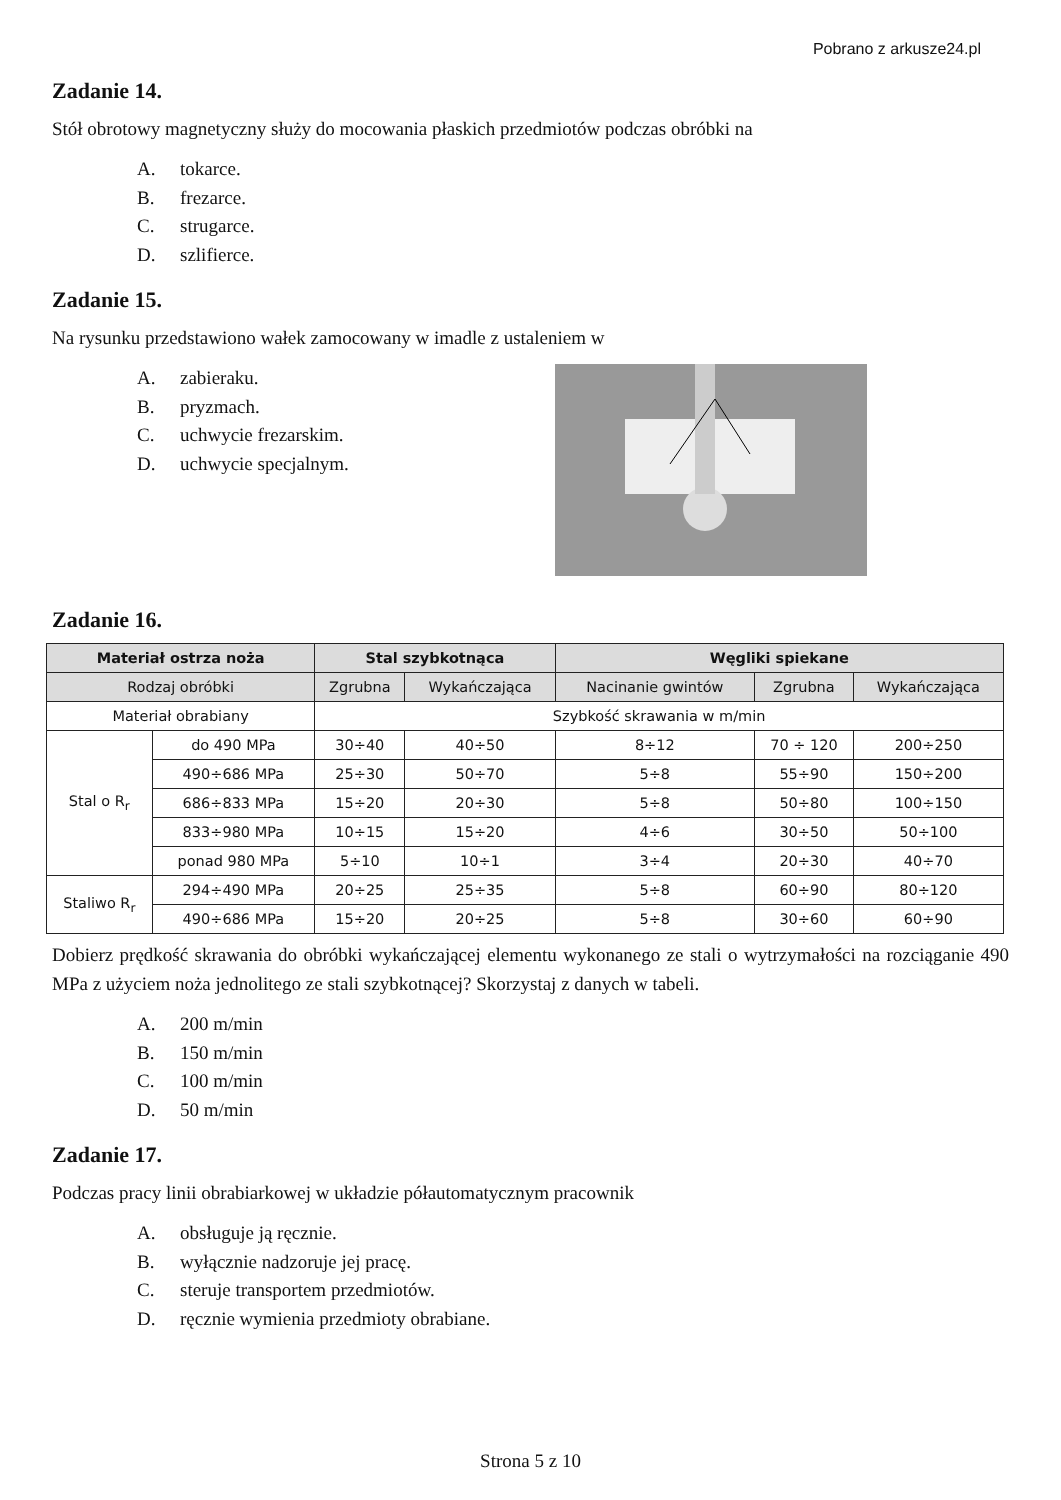Pobrano z arkusze24.pl
Zadanie 14.
Stół obrotowy magnetyczny służy do mocowania płaskich przedmiotów podczas obróbki na
A. tokarce.
B. frezarce.
C. strugarce.
D. szlifierce.
Zadanie 15.
Na rysunku przedstawiono wałek zamocowany w imadle z ustaleniem w
A. zabieraku.
B. pryzmach.
C. uchwycie frezarskim.
D. uchwycie specjalnym.
Zadanie 16.
| Materiał ostrza noża | | Stal szybkotnąca | | Węgliki spiekane | | |
| --- | --- | --- | --- | --- | --- | --- |
| Rodzaj obróbki | | Zgrubna | Wykańczająca | Nacinanie gwintów | Zgrubna | Wykańczająca |
| Materiał obrabiany | | Szybkość skrawania w m/min | | | | |
| Stal o R<sub>r</sub> | do 490 MPa | 30÷40 | 40÷50 | 8÷12 | 70 ÷ 120 | 200÷250 |
| | 490÷686 MPa | 25÷30 | 50÷70 | 5÷8 | 55÷90 | 150÷200 |
| | 686÷833 MPa | 15÷20 | 20÷30 | 5÷8 | 50÷80 | 100÷150 |
| | 833÷980 MPa | 10÷15 | 15÷20 | 4÷6 | 30÷50 | 50÷100 |
| | ponad 980 MPa | 5÷10 | 10÷1 | 3÷4 | 20÷30 | 40÷70 |
| Staliwo R<sub>r</sub> | 294÷490 MPa | 20÷25 | 25÷35 | 5÷8 | 60÷90 | 80÷120 |
| | 490÷686 MPa | 15÷20 | 20÷25 | 5÷8 | 30÷60 | 60÷90 |
Dobierz prędkość skrawania do obróbki wykańczającej elementu wykonanego ze stali o wytrzymałości na rozciąganie 490 MPa z użyciem noża jednolitego ze stali szybkotnącej? Skorzystaj z danych w tabeli.
A. 200 m/min
B. 150 m/min
C. 100 m/min
D. 50 m/min
Zadanie 17.
Podczas pracy linii obrabiarkowej w układzie półautomatycznym pracownik
A. obsługuje ją ręcznie.
B. wyłącznie nadzoruje jej pracę.
C. steruje transportem przedmiotów.
D. ręcznie wymienia przedmioty obrabiane.
Strona 5 z 10